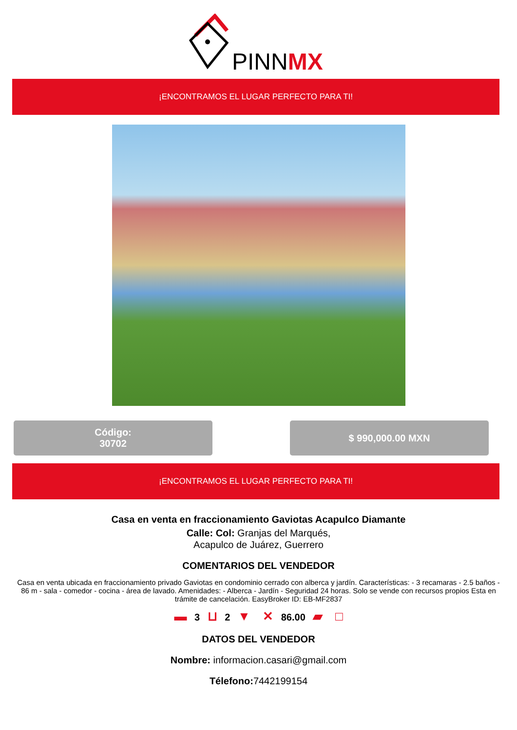PINNMX
¡ENCONTRAMOS EL LUGAR PERFECTO PARA TI!
Código:
30702
$ 990,000.00 MXN
¡ENCONTRAMOS EL LUGAR PERFECTO PARA TI!
Casa en venta en fraccionamiento Gaviotas Acapulco Diamante
Calle: Col: Granjas del Marqués,
Acapulco de Juárez, Guerrero
COMENTARIOS DEL VENDEDOR
Casa en venta ubicada en fraccionamiento privado Gaviotas en condominio cerrado con alberca y jardín. Características: - 3 recamaras - 2.5 baños - 86 m - sala - comedor - cocina - área de lavado. Amenidades: - Alberca - Jardín - Seguridad 24 horas. Solo se vende con recursos propios Esta en trámite de cancelación. EasyBroker ID: EB-MF2837
▬ 3 ⊔ 2 ▼ ✕ 86.00 ▰ □
DATOS DEL VENDEDOR
Nombre: informacion.casari@gmail.com
Télefono: 7442199154